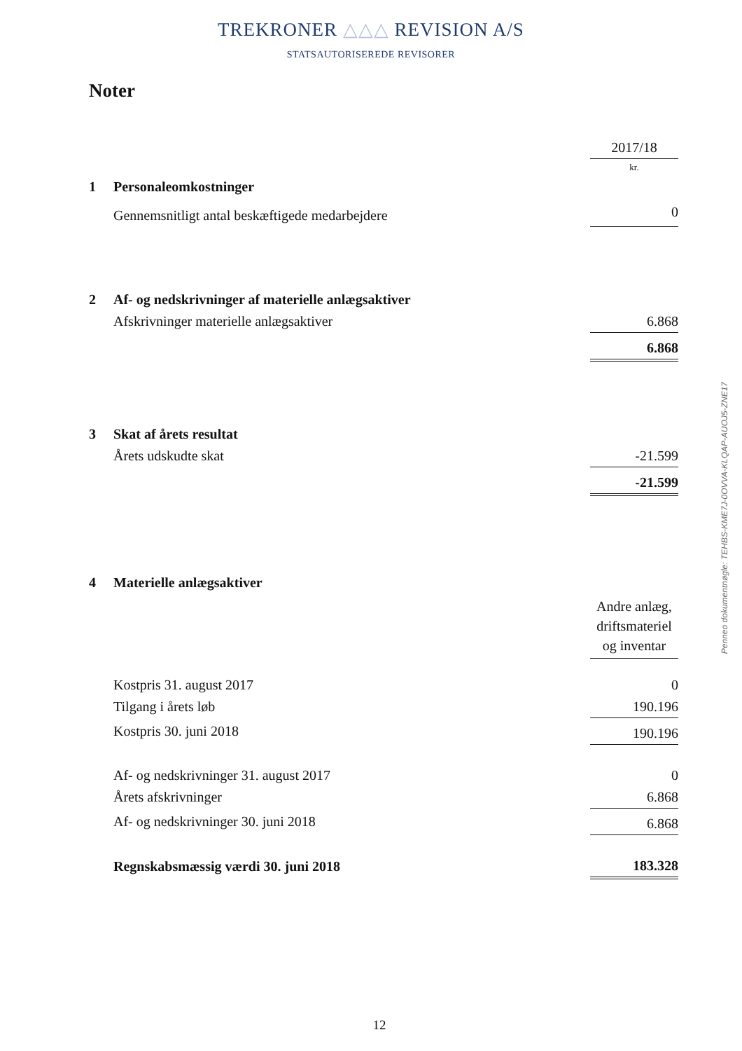TREKRONER △△△ REVISION A/S
STATSAUTORISEREDE REVISORER
Noter
| | | 2017/18 |
| | | kr. |
| 1 | Personaleomkostninger | |
| | Gennemsnitligt antal beskæftigede medarbejdere | 0 |
| 2 | Af- og nedskrivninger af materielle anlægsaktiver | |
| | Afskrivninger materielle anlægsaktiver | 6.868 |
| | | 6.868 |
| 3 | Skat af årets resultat | |
| | Årets udskudte skat | -21.599 |
| | | -21.599 |
| 4 | Materielle anlægsaktiver | |
| | | Andre anlæg, driftsmateriel og inventar |
| | Kostpris 31. august 2017 | 0 |
| | Tilgang i årets løb | 190.196 |
| | Kostpris 30. juni 2018 | 190.196 |
| | Af- og nedskrivninger 31. august 2017 | 0 |
| | Årets afskrivninger | 6.868 |
| | Af- og nedskrivninger 30. juni 2018 | 6.868 |
| | Regnskabsmæssig værdi 30. juni 2018 | 183.328 |
Penneo dokumentnøgle: TEHBS-KME7J-0OVVA-KLQAP-AUOJ5-ZNE17
12